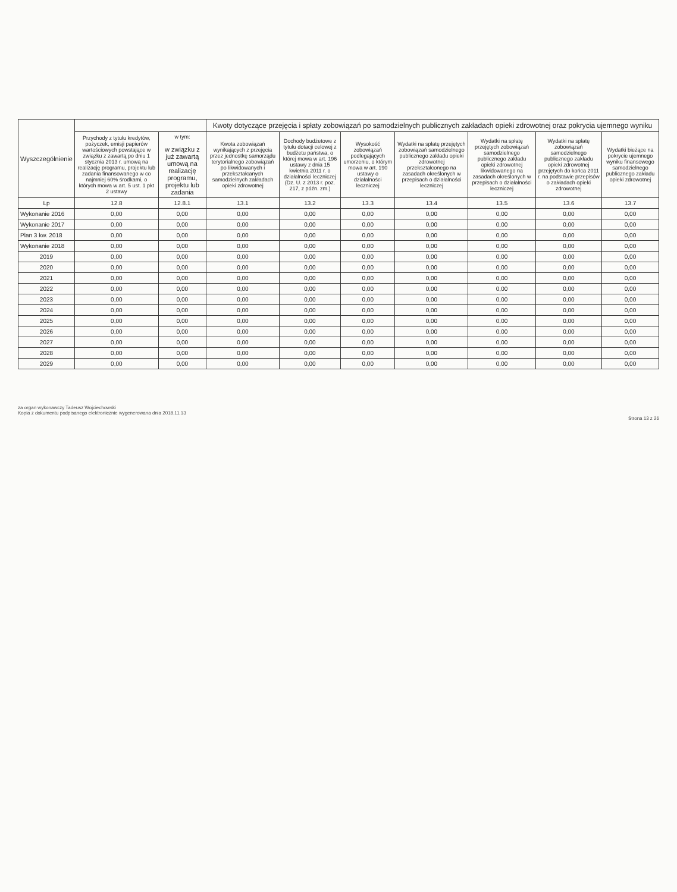| Wyszczególnienie | | | Kwoty dotyczące przejęcia i spłaty zobowiązań po samodzielnych publicznych zakładach opieki zdrowotnej oraz pokrycia ujemnego wyniku | | | | | | |
| --- | --- | --- | --- | --- | --- | --- | --- | --- | --- |
| | | | Kwota zobowiązań wynikających z przejęcia przez jednostkę samorządu terytorialnego zobowiązań po likwidowanych i przekształcanych samodzielnych zakładach opieki zdrowotnej | Dochody budżetowe z tytułu dotacji celowej z budżetu państwa, o której mowa w art. 196 ustawy z dnia 15 kwietnia 2011 r. o działalności leczniczej (Dz. U. z 2013 r. poz. 217, z późn. zm.) | Wysokość zobowiązań podlegających umorzeniu, o którym mowa w art. 190 ustawy o działalności leczniczej | Wydatki na spłatę przejętych zobowiązań samodzielnego publicznego zakładu opieki zdrowotnej przekształconego na zasadach określonych w przepisach o działalności leczniczej | Wydatki na spłatę przejętych zobowiązań samodzielnego publicznego zakładu opieki zdrowotnej likwidowanego na zasadach określonych w przepisach o działalności leczniczej | Wydatki na spłatę zobowiązań samodzielnego publicznego zakładu opieki zdrowotnej przejętych do końca 2011 r. na podstawie przepisów o zakładach opieki zdrowotnej | Wydatki bieżące na pokrycie ujemnego wyniku finansowego samodzielnego publicznego zakładu opieki zdrowotnej |
| | Przychody z tytułu kredytów, pożyczek, emisji papierów wartościowych powstające w związku z zawartą po dniu 1 stycznia 2013 r. umową na realizację programu, projektu lub zadania finansowanego w co najmniej 60% środkami, o których mowa w art. 5 ust. 1 pkt 2 ustawy | w tym: w związku z już zawartą umową na realizację programu, projektu lub zadania | | | | | | | |
| Lp | 12.8 | 12.8.1 | 13.1 | 13.2 | 13.3 | 13.4 | 13.5 | 13.6 | 13.7 |
| Wykonanie 2016 | 0,00 | 0,00 | 0,00 | 0,00 | 0,00 | 0,00 | 0,00 | 0,00 | 0,00 |
| Wykonanie 2017 | 0,00 | 0,00 | 0,00 | 0,00 | 0,00 | 0,00 | 0,00 | 0,00 | 0,00 |
| Plan 3 kw. 2018 | 0,00 | 0,00 | 0,00 | 0,00 | 0,00 | 0,00 | 0,00 | 0,00 | 0,00 |
| Wykonanie 2018 | 0,00 | 0,00 | 0,00 | 0,00 | 0,00 | 0,00 | 0,00 | 0,00 | 0,00 |
| 2019 | 0,00 | 0,00 | 0,00 | 0,00 | 0,00 | 0,00 | 0,00 | 0,00 | 0,00 |
| 2020 | 0,00 | 0,00 | 0,00 | 0,00 | 0,00 | 0,00 | 0,00 | 0,00 | 0,00 |
| 2021 | 0,00 | 0,00 | 0,00 | 0,00 | 0,00 | 0,00 | 0,00 | 0,00 | 0,00 |
| 2022 | 0,00 | 0,00 | 0,00 | 0,00 | 0,00 | 0,00 | 0,00 | 0,00 | 0,00 |
| 2023 | 0,00 | 0,00 | 0,00 | 0,00 | 0,00 | 0,00 | 0,00 | 0,00 | 0,00 |
| 2024 | 0,00 | 0,00 | 0,00 | 0,00 | 0,00 | 0,00 | 0,00 | 0,00 | 0,00 |
| 2025 | 0,00 | 0,00 | 0,00 | 0,00 | 0,00 | 0,00 | 0,00 | 0,00 | 0,00 |
| 2026 | 0,00 | 0,00 | 0,00 | 0,00 | 0,00 | 0,00 | 0,00 | 0,00 | 0,00 |
| 2027 | 0,00 | 0,00 | 0,00 | 0,00 | 0,00 | 0,00 | 0,00 | 0,00 | 0,00 |
| 2028 | 0,00 | 0,00 | 0,00 | 0,00 | 0,00 | 0,00 | 0,00 | 0,00 | 0,00 |
| 2029 | 0,00 | 0,00 | 0,00 | 0,00 | 0,00 | 0,00 | 0,00 | 0,00 | 0,00 |
za organ wykonawczy Tadeusz Wojciechowski
Kopia z dokumentu podpisanego elektronicznie wygenerowana dnia 2018.11.13
Strona 13 z 26